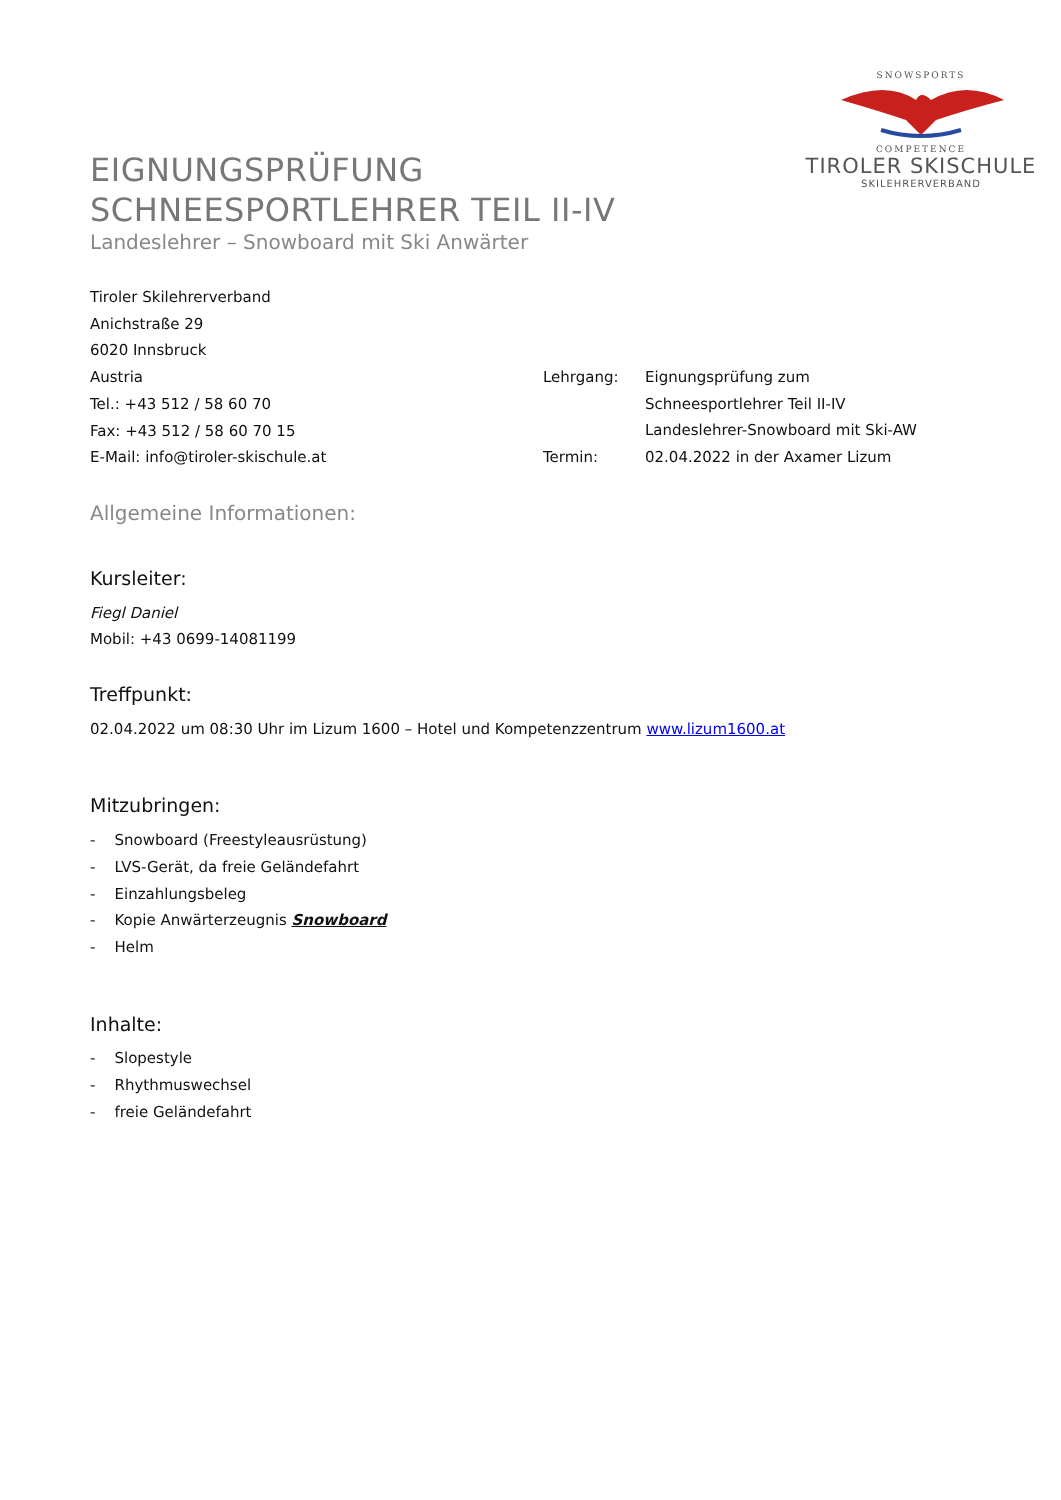EIGNUNGSPRÜFUNG
SCHNEESPORTLEHRER TEIL II-IV
Landeslehrer – Snowboard mit Ski Anwärter
SNOWSPORTS
COMPETENCE
TIROLER SKISCHULE
SKILEHRERVERBAND
Tiroler Skilehrerverband
Anichstraße 29
6020 Innsbruck
Austria
Tel.: +43 512 / 58 60 70
Fax: +43 512 / 58 60 70 15
E-Mail: info@tiroler-skischule.at
Lehrgang: Eignungsprüfung zum
Schneesportlehrer Teil II-IV
Landeslehrer-Snowboard mit Ski-AW
Termin: 02.04.2022 in der Axamer Lizum
Allgemeine Informationen:
Kursleiter:
Fiegl Daniel
Mobil: +43 0699-14081199
Treffpunkt:
02.04.2022 um 08:30 Uhr im Lizum 1600 – Hotel und Kompetenzzentrum www.lizum1600.at
Mitzubringen:
- Snowboard (Freestyleausrüstung)
- LVS-Gerät, da freie Geländefahrt
- Einzahlungsbeleg
- Kopie Anwärterzeugnis Snowboard
- Helm
Inhalte:
- Slopestyle
- Rhythmuswechsel
- freie Geländefahrt